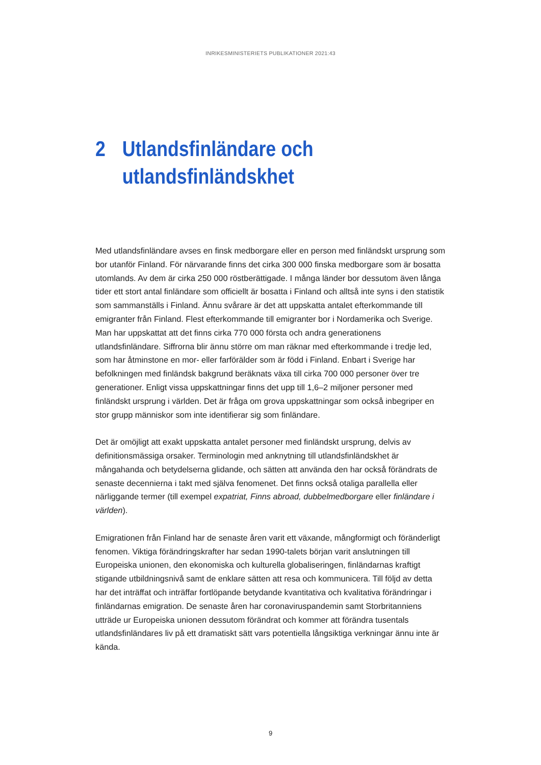INRIKESMINISTERIETS PUBLIKATIONER 2021:43
2 Utlandsfinländare och
utlandsfinländskhet
Med utlandsfinländare avses en finsk medborgare eller en person med finländskt ursprung som bor utanför Finland. För närvarande finns det cirka 300 000 finska medborgare som är bosatta utomlands. Av dem är cirka 250 000 röstberättigade. I många länder bor dessutom även långa tider ett stort antal finländare som officiellt är bosatta i Finland och alltså inte syns i den statistik som sammanställs i Finland. Ännu svårare är det att uppskatta antalet efterkommande till emigranter från Finland. Flest efterkommande till emigranter bor i Nordamerika och Sverige. Man har uppskattat att det finns cirka 770 000 första och andra generationens utlandsfinländare. Siffrorna blir ännu större om man räknar med efterkommande i tredje led, som har åtminstone en mor- eller farförälder som är född i Finland. Enbart i Sverige har befolkningen med finländsk bakgrund beräknats växa till cirka 700 000 personer över tre generationer. Enligt vissa uppskattningar finns det upp till 1,6–2 miljoner personer med finländskt ursprung i världen. Det är fråga om grova uppskattningar som också inbegriper en stor grupp människor som inte identifierar sig som finländare.
Det är omöjligt att exakt uppskatta antalet personer med finländskt ursprung, delvis av definitionsmässiga orsaker. Terminologin med anknytning till utlandsfinländskhet är mångahanda och betydelserna glidande, och sätten att använda den har också förändrats de senaste decennierna i takt med själva fenomenet. Det finns också otaliga parallella eller närliggande termer (till exempel expatriat, Finns abroad, dubbelmedborgare eller finländare i världen).
Emigrationen från Finland har de senaste åren varit ett växande, mångformigt och föränderligt fenomen. Viktiga förändringskrafter har sedan 1990-talets början varit anslutningen till Europeiska unionen, den ekonomiska och kulturella globaliseringen, finländarnas kraftigt stigande utbildningsnivå samt de enklare sätten att resa och kommunicera. Till följd av detta har det inträffat och inträffar fortlöpande betydande kvantitativa och kvalitativa förändringar i finländarnas emigration. De senaste åren har coronaviruspandemin samt Storbritanniens utträde ur Europeiska unionen dessutom förändrat och kommer att förändra tusentals utlandsfinländares liv på ett dramatiskt sätt vars potentiella långsiktiga verkningar ännu inte är kända.
9